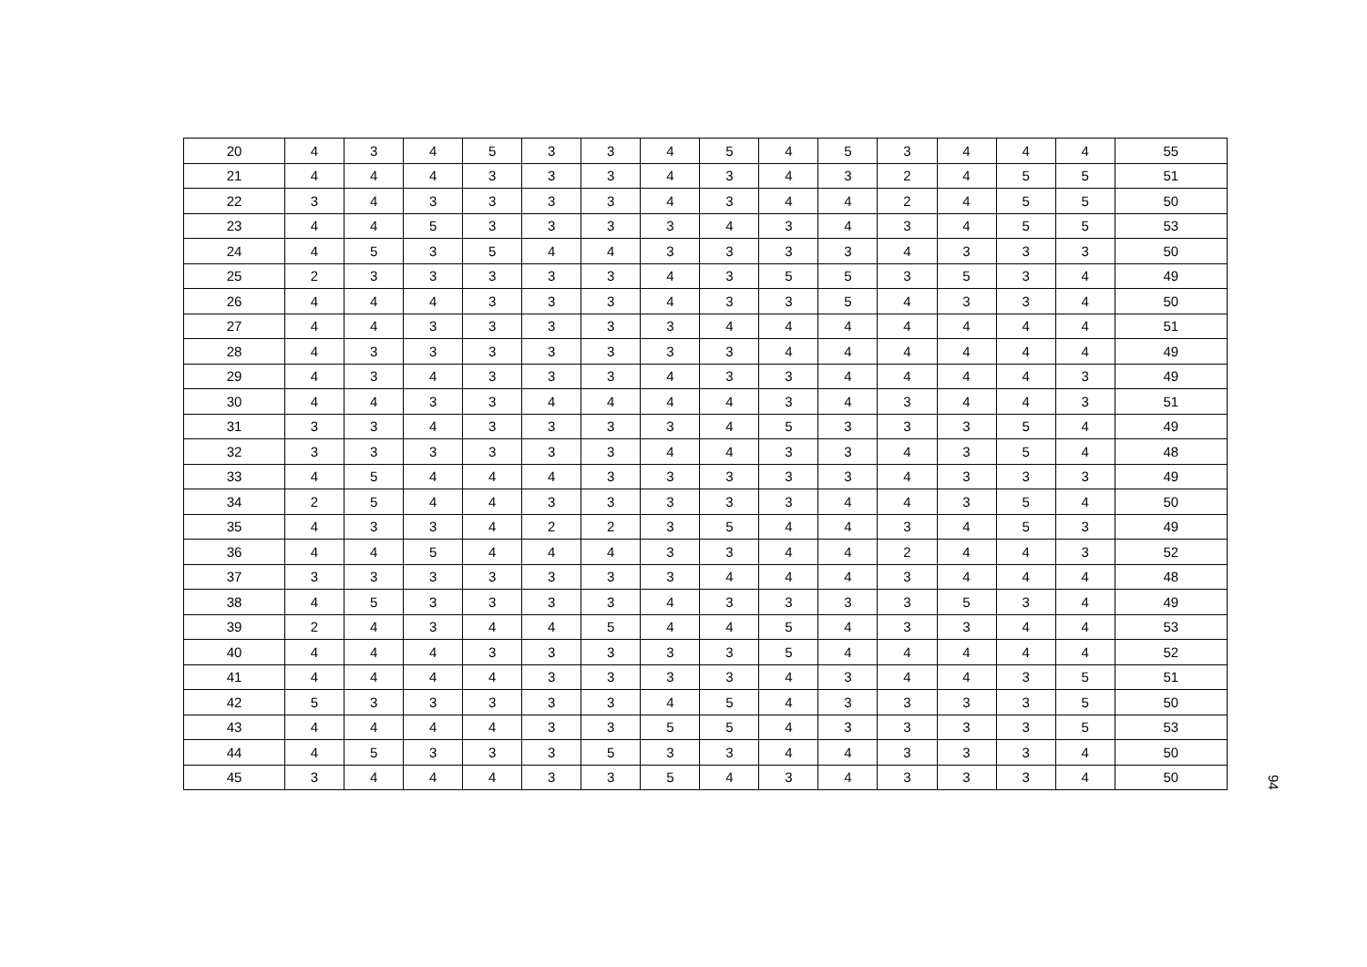| 20 | 4 | 3 | 4 | 5 | 3 | 3 | 4 | 5 | 4 | 5 | 3 | 4 | 4 | 4 | 55 |
| 21 | 4 | 4 | 4 | 3 | 3 | 3 | 4 | 3 | 4 | 3 | 2 | 4 | 5 | 5 | 51 |
| 22 | 3 | 4 | 3 | 3 | 3 | 3 | 4 | 3 | 4 | 4 | 2 | 4 | 5 | 5 | 50 |
| 23 | 4 | 4 | 5 | 3 | 3 | 3 | 3 | 4 | 3 | 4 | 3 | 4 | 5 | 5 | 53 |
| 24 | 4 | 5 | 3 | 5 | 4 | 4 | 3 | 3 | 3 | 3 | 4 | 3 | 3 | 3 | 50 |
| 25 | 2 | 3 | 3 | 3 | 3 | 3 | 4 | 3 | 5 | 5 | 3 | 5 | 3 | 4 | 49 |
| 26 | 4 | 4 | 4 | 3 | 3 | 3 | 4 | 3 | 3 | 5 | 4 | 3 | 3 | 4 | 50 |
| 27 | 4 | 4 | 3 | 3 | 3 | 3 | 3 | 4 | 4 | 4 | 4 | 4 | 4 | 4 | 51 |
| 28 | 4 | 3 | 3 | 3 | 3 | 3 | 3 | 3 | 4 | 4 | 4 | 4 | 4 | 4 | 49 |
| 29 | 4 | 3 | 4 | 3 | 3 | 3 | 4 | 3 | 3 | 4 | 4 | 4 | 4 | 3 | 49 |
| 30 | 4 | 4 | 3 | 3 | 4 | 4 | 4 | 4 | 3 | 4 | 3 | 4 | 4 | 3 | 51 |
| 31 | 3 | 3 | 4 | 3 | 3 | 3 | 3 | 4 | 5 | 3 | 3 | 3 | 5 | 4 | 49 |
| 32 | 3 | 3 | 3 | 3 | 3 | 3 | 4 | 4 | 3 | 3 | 4 | 3 | 5 | 4 | 48 |
| 33 | 4 | 5 | 4 | 4 | 4 | 3 | 3 | 3 | 3 | 3 | 4 | 3 | 3 | 3 | 49 |
| 34 | 2 | 5 | 4 | 4 | 3 | 3 | 3 | 3 | 3 | 4 | 4 | 3 | 5 | 4 | 50 |
| 35 | 4 | 3 | 3 | 4 | 2 | 2 | 3 | 5 | 4 | 4 | 3 | 4 | 5 | 3 | 49 |
| 36 | 4 | 4 | 5 | 4 | 4 | 4 | 3 | 3 | 4 | 4 | 2 | 4 | 4 | 3 | 52 |
| 37 | 3 | 3 | 3 | 3 | 3 | 3 | 3 | 4 | 4 | 4 | 3 | 4 | 4 | 4 | 48 |
| 38 | 4 | 5 | 3 | 3 | 3 | 3 | 4 | 3 | 3 | 3 | 3 | 5 | 3 | 4 | 49 |
| 39 | 2 | 4 | 3 | 4 | 4 | 5 | 4 | 4 | 5 | 4 | 3 | 3 | 4 | 4 | 53 |
| 40 | 4 | 4 | 4 | 3 | 3 | 3 | 3 | 3 | 5 | 4 | 4 | 4 | 4 | 4 | 52 |
| 41 | 4 | 4 | 4 | 4 | 3 | 3 | 3 | 3 | 4 | 3 | 4 | 4 | 3 | 5 | 51 |
| 42 | 5 | 3 | 3 | 3 | 3 | 3 | 4 | 5 | 4 | 3 | 3 | 3 | 3 | 5 | 50 |
| 43 | 4 | 4 | 4 | 4 | 3 | 3 | 5 | 5 | 4 | 3 | 3 | 3 | 3 | 5 | 53 |
| 44 | 4 | 5 | 3 | 3 | 3 | 5 | 3 | 3 | 4 | 4 | 3 | 3 | 3 | 4 | 50 |
| 45 | 3 | 4 | 4 | 4 | 3 | 3 | 5 | 4 | 3 | 4 | 3 | 3 | 3 | 4 | 50 |
94